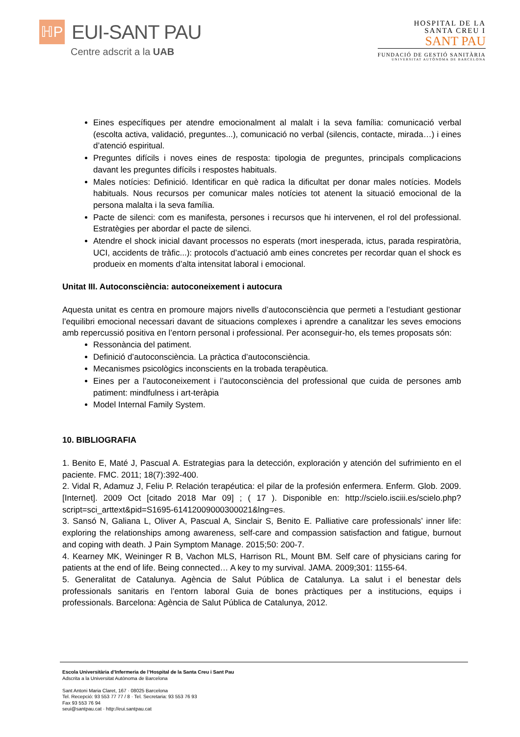ℍP
EUI-SANT PAU
Centre adscrit a la UAB
HOSPITAL DE LA
SANTA CREU I
SANT PAU
FUNDACIÓ DE GESTIÓ SANITÀRIA
UNIVERSITAT AUTÒNOMA DE BARCELONA
Eines específiques per atendre emocionalment al malalt i la seva família: comunicació verbal (escolta activa, validació, preguntes...), comunicació no verbal (silencis, contacte, mirada…) i eines d’atenció espiritual.
Preguntes difícils i noves eines de resposta: tipologia de preguntes, principals complicacions davant les preguntes difícils i respostes habituals.
Males notícies: Definició. Identificar en què radica la dificultat per donar males notícies. Models habituals. Nous recursos per comunicar males notícies tot atenent la situació emocional de la persona malalta i la seva família.
Pacte de silenci: com es manifesta, persones i recursos que hi intervenen, el rol del professional. Estratègies per abordar el pacte de silenci.
Atendre el shock inicial davant processos no esperats (mort inesperada, ictus, parada respiratòria, UCI, accidents de tràfic...): protocols d’actuació amb eines concretes per recordar quan el shock es produeix en moments d’alta intensitat laboral i emocional.
Unitat III. Autoconsciència: autoconeixement i autocura
Aquesta unitat es centra en promoure majors nivells d’autoconsciència que permeti a l’estudiant gestionar l’equilibri emocional necessari davant de situacions complexes i aprendre a canalitzar les seves emocions amb repercussió positiva en l’entorn personal i professional. Per aconseguir-ho, els temes proposats són:
Ressonància del patiment.
Definició d’autoconsciència. La pràctica d’autoconsciència.
Mecanismes psicològics inconscients en la trobada terapèutica.
Eines per a l’autoconeixement i l’autoconsciència del professional que cuida de persones amb patiment: mindfulness i art-teràpia
Model Internal Family System.
10. BIBLIOGRAFIA
1. Benito E, Maté J, Pascual A. Estrategias para la detección, exploración y atención del sufrimiento en el paciente. FMC. 2011; 18(7):392-400.
2. Vidal R, Adamuz J, Feliu P. Relación terapéutica: el pilar de la profesión enfermera. Enferm. Glob. 2009. [Internet]. 2009 Oct [citado 2018 Mar 09] ; ( 17 ). Disponible en: http://scielo.isciii.es/scielo.php?script=sci_arttext&pid=S1695-61412009000300021&lng=es.
3. Sansó N, Galiana L, Oliver A, Pascual A, Sinclair S, Benito E. Palliative care professionals’ inner life: exploring the relationships among awareness, self-care and compassion satisfaction and fatigue, burnout and coping with death. J Pain Symptom Manage. 2015;50: 200-7.
4. Kearney MK, Weininger R B, Vachon MLS, Harrison RL, Mount BM. Self care of physicians caring for patients at the end of life. Being connected… A key to my survival. JAMA. 2009;301: 1155-64.
5. Generalitat de Catalunya. Agència de Salut Pública de Catalunya. La salut i el benestar dels professionals sanitaris en l’entorn laboral Guia de bones pràctiques per a institucions, equips i professionals. Barcelona: Agència de Salut Pública de Catalunya, 2012.
Escola Universitària d’Infermeria de l’Hospital de la Santa Creu i Sant Pau
Adscrita a la Universitat Autònoma de Barcelona
Sant Antoni Maria Claret, 167 · 08025 Barcelona
Tel. Recepció: 93 553 77 77 / 8 · Tel. Secretaria: 93 553 76 93
Fax 93 553 76 94
seui@santpau.cat · http://eui.santpau.cat